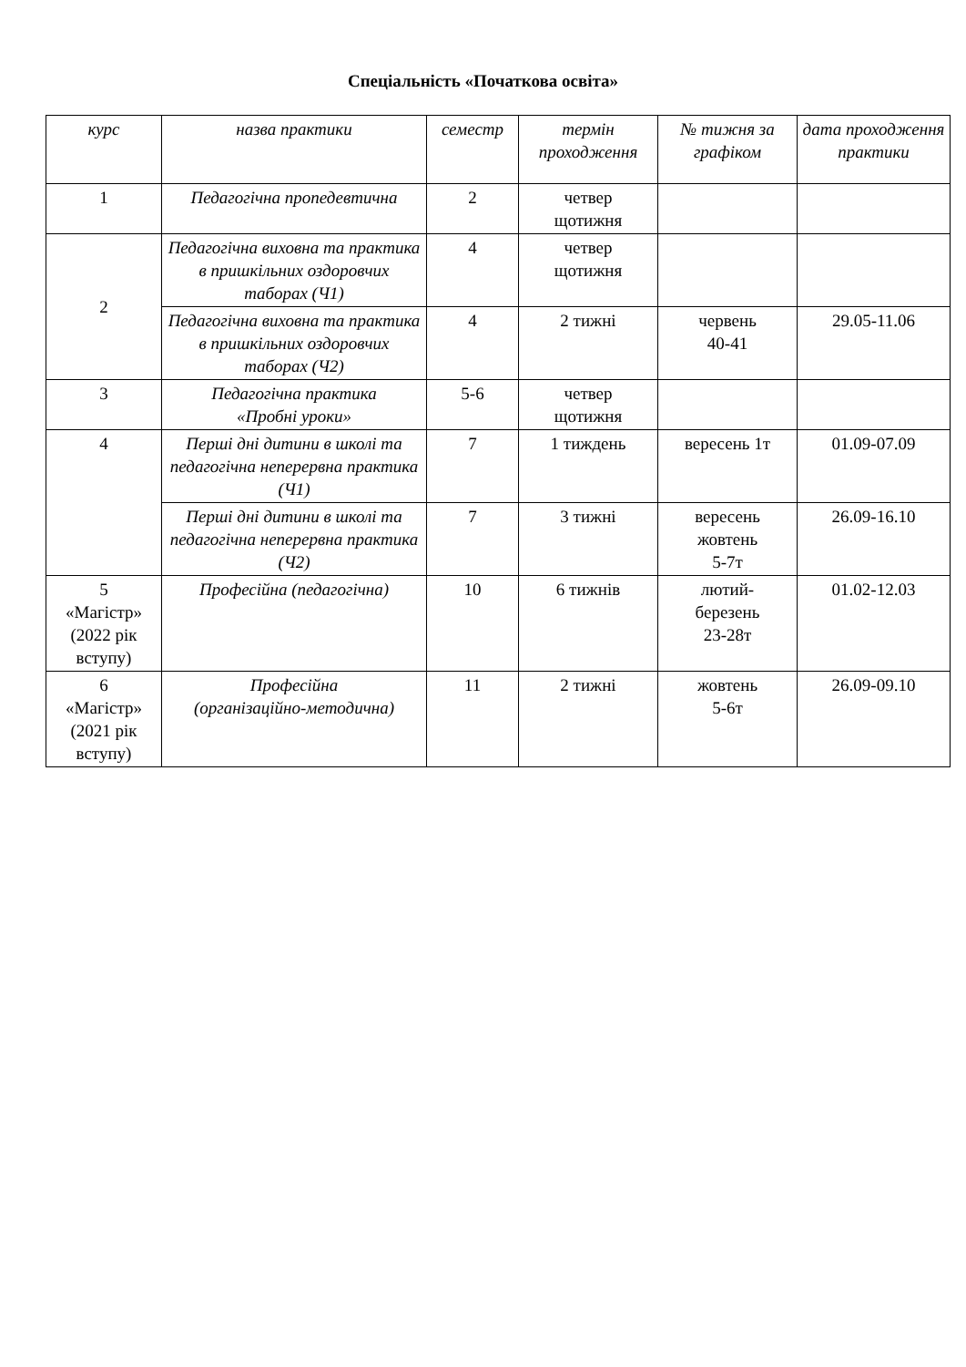Спеціальність «Початкова освіта»
| курс | назва практики | семестр | термін проходження | № тижня за графіком | дата проходження практики |
| --- | --- | --- | --- | --- | --- |
| 1 | Педагогічна пропедевтична | 2 | четвер щотижня | | |
| 2 | Педагогічна виховна та практика в пришкільних оздоровчих таборах (Ч1) | 4 | четвер щотижня | | |
| | Педагогічна виховна та практика в пришкільних оздоровчих таборах (Ч2) | 4 | 2 тижні | червень 40-41 | 29.05-11.06 |
| 3 | Педагогічна практика «Пробні уроки» | 5-6 | четвер щотижня | | |
| 4 | Перші дні дитини в школі та педагогічна неперервна практика (Ч1) | 7 | 1 тиждень | вересень 1т | 01.09-07.09 |
| | Перші дні дитини в школі та педагогічна неперервна практика (Ч2) | 7 | 3 тижні | вересень жовтень 5-7т | 26.09-16.10 |
| 5 «Магістр» (2022 рік вступу) | Професійна (педагогічна) | 10 | 6 тижнів | лютий- березень 23-28т | 01.02-12.03 |
| 6 «Магістр» (2021 рік вступу) | Професійна (організаційно-методична) | 11 | 2 тижні | жовтень 5-6т | 26.09-09.10 |